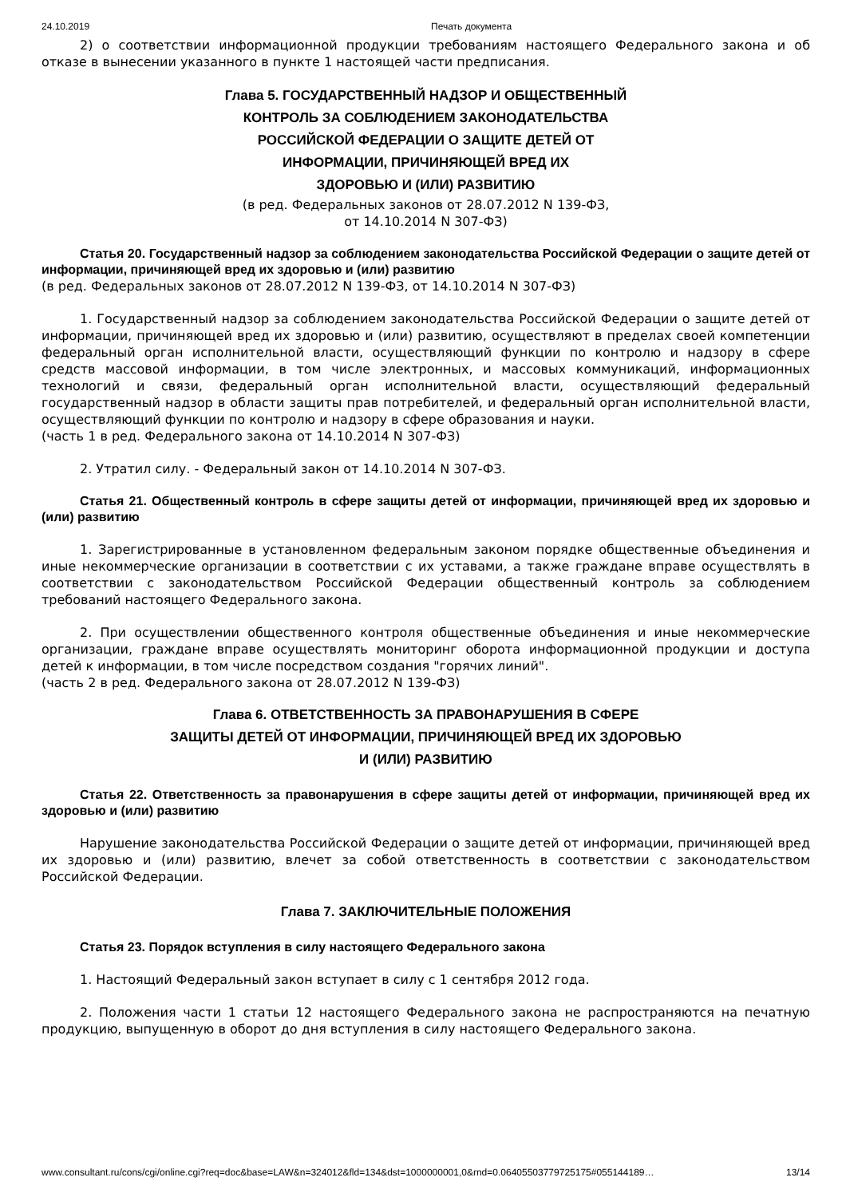24.10.2019 Печать документа
2) о соответствии информационной продукции требованиям настоящего Федерального закона и об отказе в вынесении указанного в пункте 1 настоящей части предписания.
Глава 5. ГОСУДАРСТВЕННЫЙ НАДЗОР И ОБЩЕСТВЕННЫЙ
КОНТРОЛЬ ЗА СОБЛЮДЕНИЕМ ЗАКОНОДАТЕЛЬСТВА
РОССИЙСКОЙ ФЕДЕРАЦИИ О ЗАЩИТЕ ДЕТЕЙ ОТ
ИНФОРМАЦИИ, ПРИЧИНЯЮЩЕЙ ВРЕД ИХ
ЗДОРОВЬЮ И (ИЛИ) РАЗВИТИЮ
(в ред. Федеральных законов от 28.07.2012 N 139-ФЗ,
от 14.10.2014 N 307-ФЗ)
Статья 20. Государственный надзор за соблюдением законодательства Российской Федерации о защите детей от информации, причиняющей вред их здоровью и (или) развитию
(в ред. Федеральных законов от 28.07.2012 N 139-ФЗ, от 14.10.2014 N 307-ФЗ)
1. Государственный надзор за соблюдением законодательства Российской Федерации о защите детей от информации, причиняющей вред их здоровью и (или) развитию, осуществляют в пределах своей компетенции федеральный орган исполнительной власти, осуществляющий функции по контролю и надзору в сфере средств массовой информации, в том числе электронных, и массовых коммуникаций, информационных технологий и связи, федеральный орган исполнительной власти, осуществляющий федеральный государственный надзор в области защиты прав потребителей, и федеральный орган исполнительной власти, осуществляющий функции по контролю и надзору в сфере образования и науки.
(часть 1 в ред. Федерального закона от 14.10.2014 N 307-ФЗ)
2. Утратил силу. - Федеральный закон от 14.10.2014 N 307-ФЗ.
Статья 21. Общественный контроль в сфере защиты детей от информации, причиняющей вред их здоровью и (или) развитию
1. Зарегистрированные в установленном федеральным законом порядке общественные объединения и иные некоммерческие организации в соответствии с их уставами, а также граждане вправе осуществлять в соответствии с законодательством Российской Федерации общественный контроль за соблюдением требований настоящего Федерального закона.
2. При осуществлении общественного контроля общественные объединения и иные некоммерческие организации, граждане вправе осуществлять мониторинг оборота информационной продукции и доступа детей к информации, в том числе посредством создания "горячих линий".
(часть 2 в ред. Федерального закона от 28.07.2012 N 139-ФЗ)
Глава 6. ОТВЕТСТВЕННОСТЬ ЗА ПРАВОНАРУШЕНИЯ В СФЕРЕ
ЗАЩИТЫ ДЕТЕЙ ОТ ИНФОРМАЦИИ, ПРИЧИНЯЮЩЕЙ ВРЕД ИХ ЗДОРОВЬЮ
И (ИЛИ) РАЗВИТИЮ
Статья 22. Ответственность за правонарушения в сфере защиты детей от информации, причиняющей вред их здоровью и (или) развитию
Нарушение законодательства Российской Федерации о защите детей от информации, причиняющей вред их здоровью и (или) развитию, влечет за собой ответственность в соответствии с законодательством Российской Федерации.
Глава 7. ЗАКЛЮЧИТЕЛЬНЫЕ ПОЛОЖЕНИЯ
Статья 23. Порядок вступления в силу настоящего Федерального закона
1. Настоящий Федеральный закон вступает в силу с 1 сентября 2012 года.
2. Положения части 1 статьи 12 настоящего Федерального закона не распространяются на печатную продукцию, выпущенную в оборот до дня вступления в силу настоящего Федерального закона.
www.consultant.ru/cons/cgi/online.cgi?req=doc&base=LAW&n=324012&fld=134&dst=1000000001,0&rnd=0.06405503779725175#055144189… 13/14